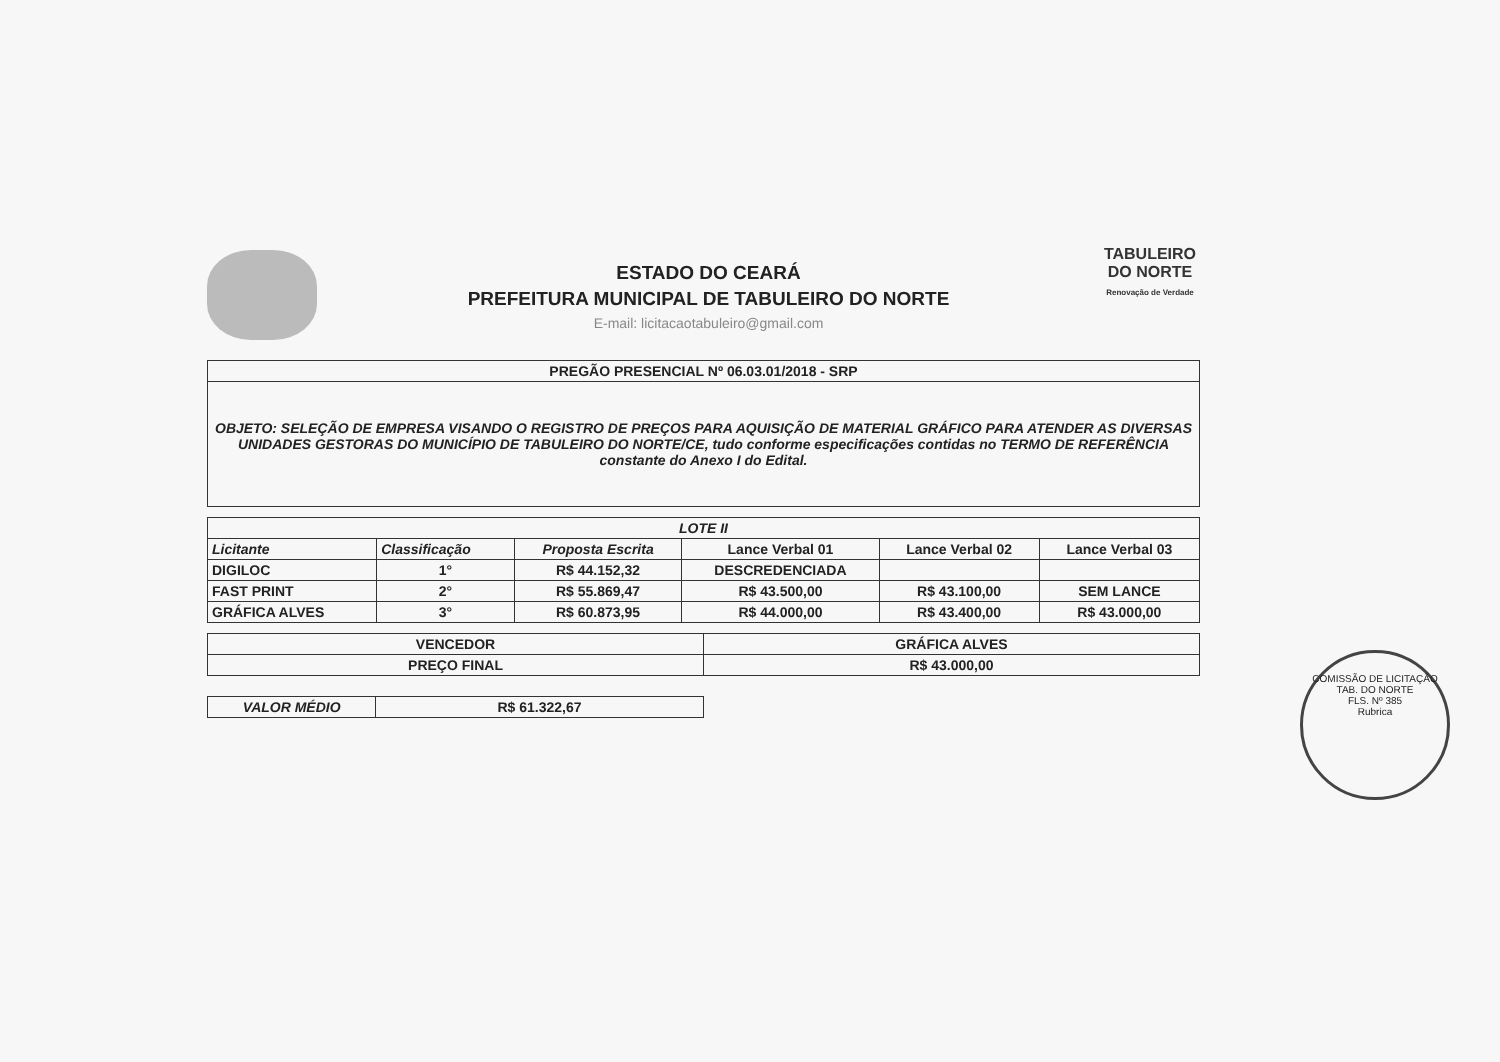ESTADO DO CEARÁ
PREFEITURA MUNICIPAL DE TABULEIRO DO NORTE
E-mail: licitacaotabuleiro@gmail.com
TABULEIRO
DO NORTE
Renovação de Verdade
| PREGÃO PRESENCIAL Nº 06.03.01/2018 - SRP |
| OBJETO: SELEÇÃO DE EMPRESA VISANDO O REGISTRO DE PREÇOS PARA AQUISIÇÃO DE MATERIAL GRÁFICO PARA ATENDER AS DIVERSAS UNIDADES GESTORAS DO MUNICÍPIO DE TABULEIRO DO NORTE/CE, tudo conforme especificações contidas no TERMO DE REFERÊNCIA constante do Anexo I do Edital. |
| LOTE II | | | | | |
| --- | --- | --- | --- | --- | --- |
| Licitante | Classificação | Proposta Escrita | Lance Verbal 01 | Lance Verbal 02 | Lance Verbal 03 |
| DIGILOC | 1° | R$ 44.152,32 | DESCREDENCIADA | | |
| FAST PRINT | 2° | R$ 55.869,47 | R$ 43.500,00 | R$ 43.100,00 | SEM LANCE |
| GRÁFICA ALVES | 3° | R$ 60.873,95 | R$ 44.000,00 | R$ 43.400,00 | R$ 43.000,00 |
| VENCEDOR | GRÁFICA ALVES |
| PREÇO FINAL | R$ 43.000,00 |
| VALOR MÉDIO | R$ 61.322,67 |
COMISSÃO DE LICITAÇÃO
TAB. DO NORTE
FLS. Nº 385
Rubrica